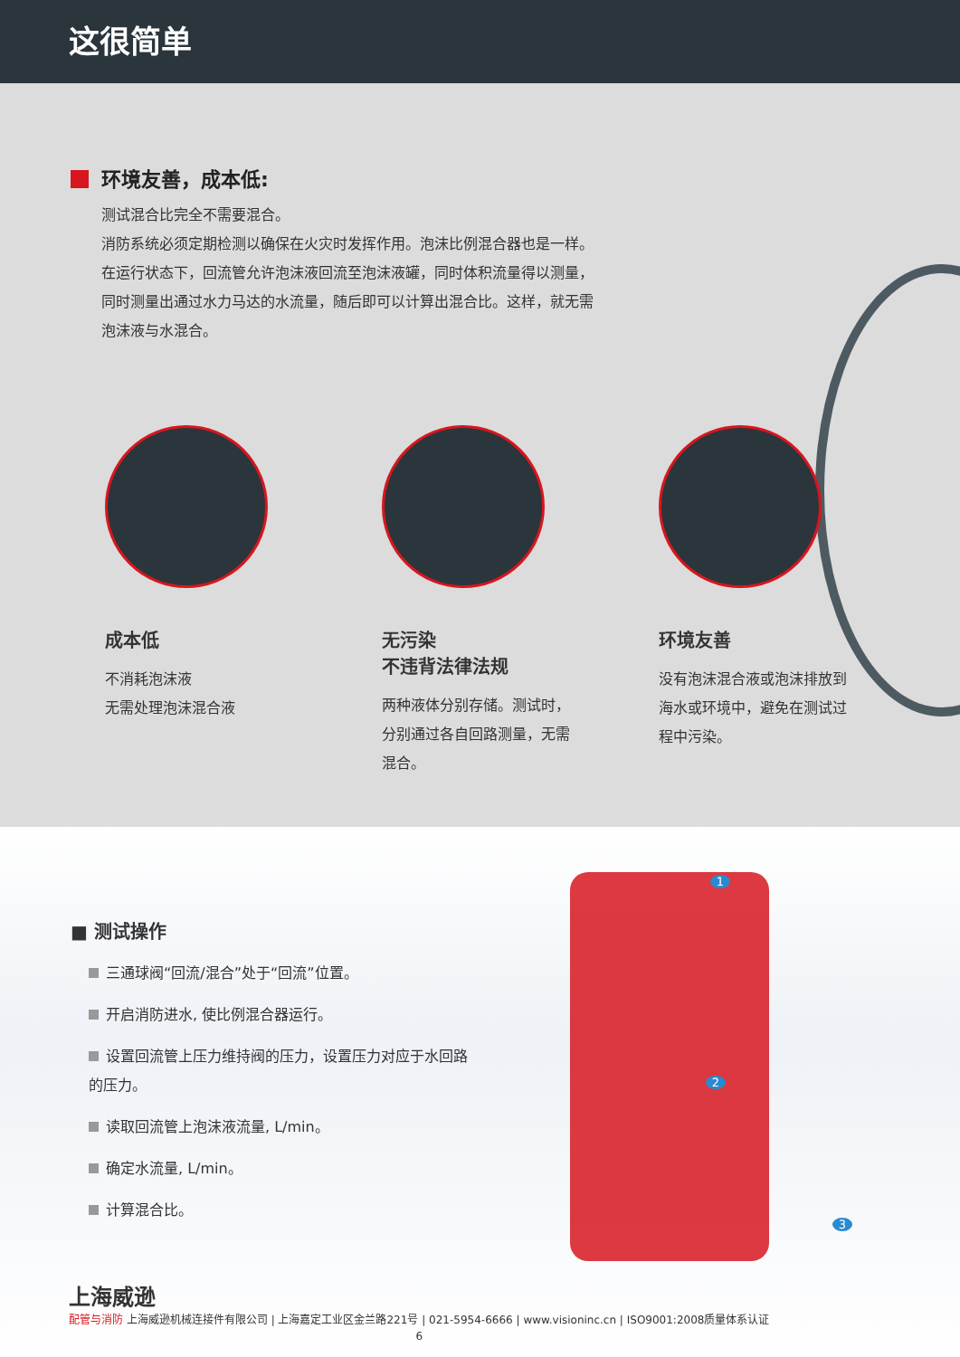这很简单
环境友善，成本低:
测试混合比完全不需要混合。
消防系统必须定期检测以确保在火灾时发挥作用。泡沫比例混合器也是一样。
在运行状态下，回流管允许泡沫液回流至泡沫液罐，同时体积流量得以测量，
同时测量出通过水力马达的水流量，随后即可以计算出混合比。这样，就无需
泡沫液与水混合。
成本低
不消耗泡沫液
无需处理泡沫混合液
无污染
不违背法律法规
两种液体分别存储。测试时，分别通过各自回路测量，无需混合。
环境友善
没有泡沫混合液或泡沫排放到海水或环境中，避免在测试过程中污染。
■ 测试操作
三通球阀“回流/混合”处于“回流”位置。
开启消防进水, 使比例混合器运行。
设置回流管上压力维持阀的压力，设置压力对应于水回路的压力。
读取回流管上泡沫液流量, L/min。
确定水流量, L/min。
计算混合比。
1
2
3
上海威逊
配管与消防 上海威逊机械连接件有限公司 | 上海嘉定工业区金兰路221号 | 021-5954-6666 | www.visioninc.cn | ISO9001:2008质量体系认证
6